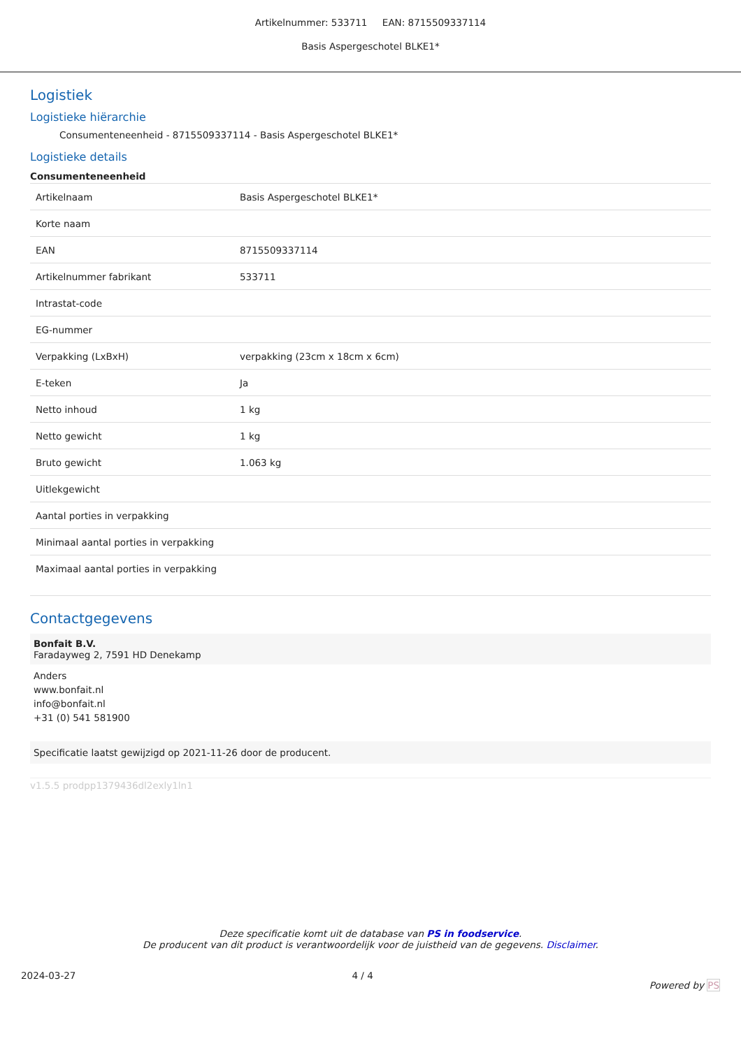Artikelnummer: 533711 EAN: 8715509337114
Basis Aspergeschotel BLKE1*
Logistiek
Logistieke hiërarchie
Consumenteneenheid - 8715509337114 - Basis Aspergeschotel BLKE1*
Logistieke details
Consumenteneenheid
| Artikelnaam | Basis Aspergeschotel BLKE1* |
| Korte naam | |
| EAN | 8715509337114 |
| Artikelnummer fabrikant | 533711 |
| Intrastat-code | |
| EG-nummer | |
| Verpakking (LxBxH) | verpakking (23cm x 18cm x 6cm) |
| E-teken | Ja |
| Netto inhoud | 1 kg |
| Netto gewicht | 1 kg |
| Bruto gewicht | 1.063 kg |
| Uitlekgewicht | |
| Aantal porties in verpakking | |
| Minimaal aantal porties in verpakking | |
| Maximaal aantal porties in verpakking | |
Contactgegevens
Bonfait B.V.
Faradayweg 2, 7591 HD Denekamp
Anders
www.bonfait.nl
info@bonfait.nl
+31 (0) 541 581900
Specificatie laatst gewijzigd op 2021-11-26 door de producent.
v1.5.5 prodpp1379436dl2exly1ln1
Deze specificatie komt uit de database van PS in foodservice.
De producent van dit product is verantwoordelijk voor de juistheid van de gegevens. Disclaimer.
2024-03-27 4 / 4 Powered by PS